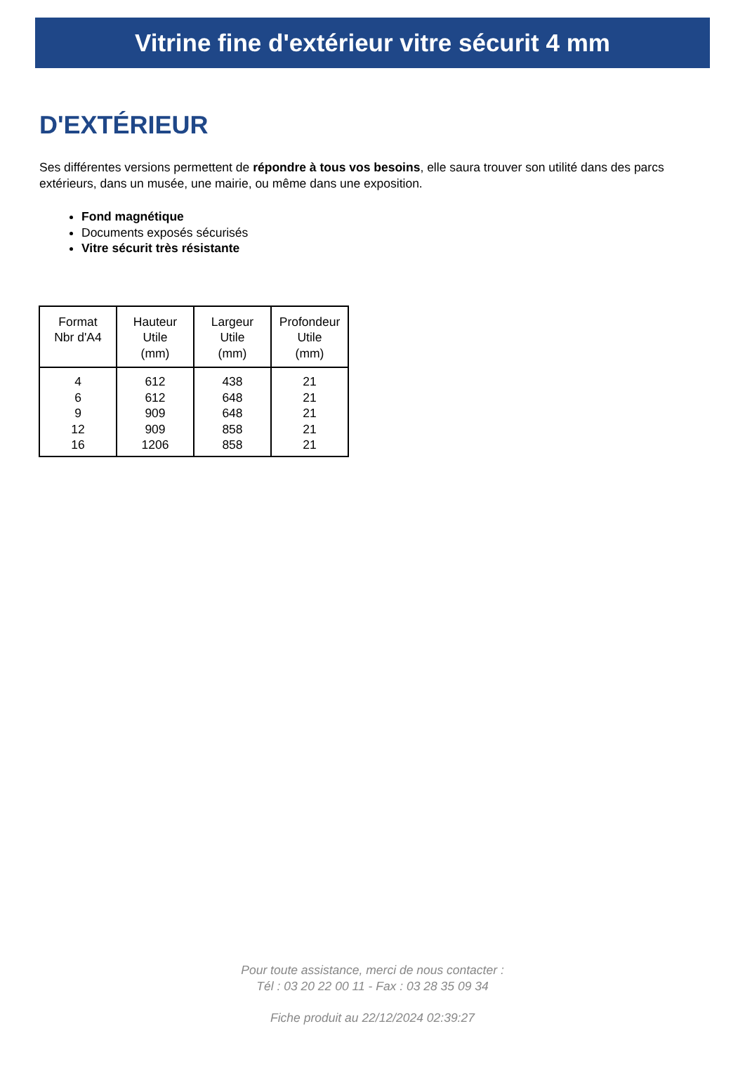Vitrine fine d'extérieur vitre sécurit 4 mm
D'EXTÉRIEUR
Ses différentes versions permettent de répondre à tous vos besoins, elle saura trouver son utilité dans des parcs extérieurs, dans un musée, une mairie, ou même dans une exposition.
Fond magnétique
Documents exposés sécurisés
Vitre sécurit très résistante
| Format Nbr d'A4 | Hauteur Utile (mm) | Largeur Utile (mm) | Profondeur Utile (mm) |
| --- | --- | --- | --- |
| 4 6 9 12 16 | 612 612 909 909 1206 | 438 648 648 858 858 | 21 21 21 21 21 |
Pour toute assistance, merci de nous contacter :
Tél : 03 20 22 00 11 - Fax : 03 28 35 09 34
Fiche produit au 22/12/2024 02:39:27